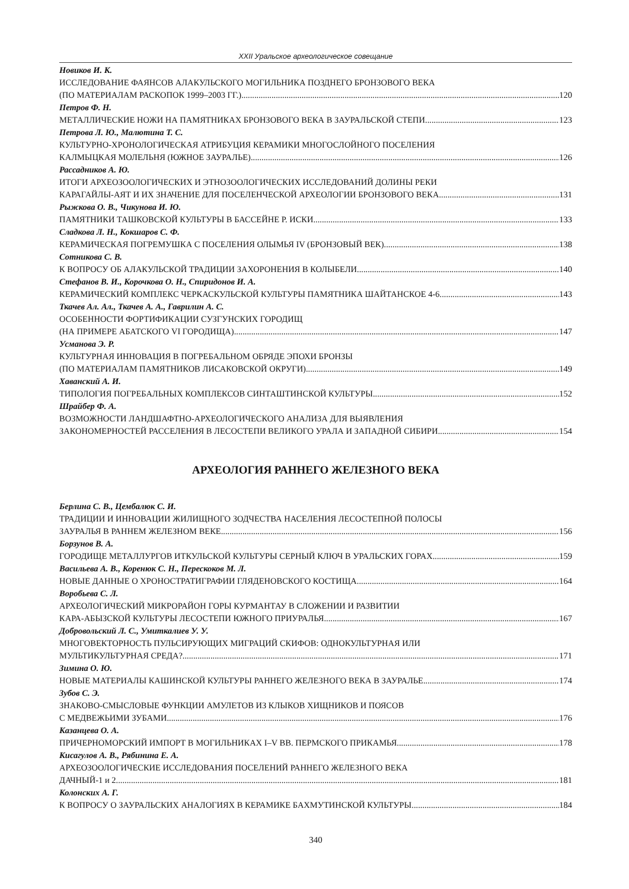XXII Уральское археологическое совещание
Новиков И. К.
ИССЛЕДОВАНИЕ ФАЯНСОВ АЛАКУЛЬСКОГО МОГИЛЬНИКА ПОЗДНЕГО БРОНЗОВОГО ВЕКА
(ПО МАТЕРИАЛАМ РАСКОПОК 1999–2003 ГГ.) 120
Петров Ф. Н.
МЕТАЛЛИЧЕСКИЕ НОЖИ НА ПАМЯТНИКАХ БРОНЗОВОГО ВЕКА В ЗАУРАЛЬСКОЙ СТЕПИ 123
Петрова Л. Ю., Малютина Т. С.
КУЛЬТУРНО-ХРОНОЛОГИЧЕСКАЯ АТРИБУЦИЯ КЕРАМИКИ МНОГОСЛОЙНОГО ПОСЕЛЕНИЯ
КАЛМЫЦКАЯ МОЛЕЛЬНЯ (ЮЖНОЕ ЗАУРАЛЬЕ) 126
Рассадников А. Ю.
ИТОГИ АРХЕОЗООЛОГИЧЕСКИХ И ЭТНОЗООЛОГИЧЕСКИХ ИССЛЕДОВАНИЙ ДОЛИНЫ РЕКИ
КАРАГАЙЛЫ-АЯТ И ИХ ЗНАЧЕНИЕ ДЛЯ ПОСЕЛЕНЧЕСКОЙ АРХЕОЛОГИИ БРОНЗОВОГО ВЕКА 131
Рыжкова О. В., Чикунова И. Ю.
ПАМЯТНИКИ ТАШКОВСКОЙ КУЛЬТУРЫ В БАССЕЙНЕ Р. ИСКИ 133
Сладкова Л. Н., Кокшаров С. Ф.
КЕРАМИЧЕСКАЯ ПОГРЕМУШКА С ПОСЕЛЕНИЯ ОЛЫМЬЯ IV (БРОНЗОВЫЙ ВЕК) 138
Сотникова С. В.
К ВОПРОСУ ОБ АЛАКУЛЬСКОЙ ТРАДИЦИИ ЗАХОРОНЕНИЯ В КОЛЫБЕЛИ 140
Стефанов В. И., Корочкова О. Н., Спиридонов И. А.
КЕРАМИЧЕСКИЙ КОМПЛЕКС ЧЕРКАСКУЛЬСКОЙ КУЛЬТУРЫ ПАМЯТНИКА ШАЙТАНСКОЕ 4-6 143
Ткачев Ал. Ал., Ткачев А. А., Гаврилин А. С.
ОСОБЕННОСТИ ФОРТИФИКАЦИИ СУЗГУНСКИХ ГОРОДИЩ
(НА ПРИМЕРЕ АБАТСКОГО VI ГОРОДИЩА) 147
Усманова Э. Р.
КУЛЬТУРНАЯ ИННОВАЦИЯ В ПОГРЕБАЛЬНОМ ОБРЯДЕ ЭПОХИ БРОНЗЫ
(ПО МАТЕРИАЛАМ ПАМЯТНИКОВ ЛИСАКОВСКОЙ ОКРУГИ) 149
Хаванский А. И.
ТИПОЛОГИЯ ПОГРЕБАЛЬНЫХ КОМПЛЕКСОВ СИНТАШТИНСКОЙ КУЛЬТУРЫ 152
Шрайбер Ф. А.
ВОЗМОЖНОСТИ ЛАНДШАФТНО-АРХЕОЛОГИЧЕСКОГО АНАЛИЗА ДЛЯ ВЫЯВЛЕНИЯ
ЗАКОНОМЕРНОСТЕЙ РАССЕЛЕНИЯ В ЛЕСОСТЕПИ ВЕЛИКОГО УРАЛА И ЗАПАДНОЙ СИБИРИ 154
АРХЕОЛОГИЯ РАННЕГО ЖЕЛЕЗНОГО ВЕКА
Берлина С. В., Цембалюк С. И.
ТРАДИЦИИ И ИННОВАЦИИ ЖИЛИЩНОГО ЗОДЧЕСТВА НАСЕЛЕНИЯ ЛЕСОСТЕПНОЙ ПОЛОСЫ
ЗАУРАЛЬЯ В РАННЕМ ЖЕЛЕЗНОМ ВЕКЕ 156
Борзунов В. А.
ГОРОДИЩЕ МЕТАЛЛУРГОВ ИТКУЛЬСКОЙ КУЛЬТУРЫ СЕРНЫЙ КЛЮЧ В УРАЛЬСКИХ ГОРАХ 159
Васильева А. В., Коренюк С. Н., Перескоков М. Л.
НОВЫЕ ДАННЫЕ О ХРОНОСТРАТИГРАФИИ ГЛЯДЕНОВСКОГО КОСТИЩА 164
Воробьева С. Л.
АРХЕОЛОГИЧЕСКИЙ МИКРОРАЙОН ГОРЫ КУРМАНТАУ В СЛОЖЕНИИ И РАЗВИТИИ
КАРА-АБЫЗСКОЙ КУЛЬТУРЫ ЛЕСОСТЕПИ ЮЖНОГО ПРИУРАЛЬЯ 167
Добровольский Л. С., Умиткалиев У. У.
МНОГОВЕКТОРНОСТЬ ПУЛЬСИРУЮЩИХ МИГРАЦИЙ СКИФОВ: ОДНОКУЛЬТУРНАЯ ИЛИ
МУЛЬТИКУЛЬТУРНАЯ СРЕДА? 171
Зимина О. Ю.
НОВЫЕ МАТЕРИАЛЫ КАШИНСКОЙ КУЛЬТУРЫ РАННЕГО ЖЕЛЕЗНОГО ВЕКА В ЗАУРАЛЬЕ 174
Зубов С. Э.
ЗНАКОВО-СМЫСЛОВЫЕ ФУНКЦИИ АМУЛЕТОВ ИЗ КЛЫКОВ ХИЩНИКОВ И ПОЯСОВ
С МЕДВЕЖЬИМИ ЗУБАМИ 176
Казанцева О. А.
ПРИЧЕРНОМОРСКИЙ ИМПОРТ В МОГИЛЬНИКАХ I–V ВВ. ПЕРМСКОГО ПРИКАМЬЯ 178
Кисагулов А. В., Рябинина Е. А.
АРХЕОЗООЛОГИЧЕСКИЕ ИССЛЕДОВАНИЯ ПОСЕЛЕНИЙ РАННЕГО ЖЕЛЕЗНОГО ВЕКА
ДАЧНЫЙ-1 и 2 181
Колонских А. Г.
К ВОПРОСУ О ЗАУРАЛЬСКИХ АНАЛОГИЯХ В КЕРАМИКЕ БАХМУТИНСКОЙ КУЛЬТУРЫ 184
340